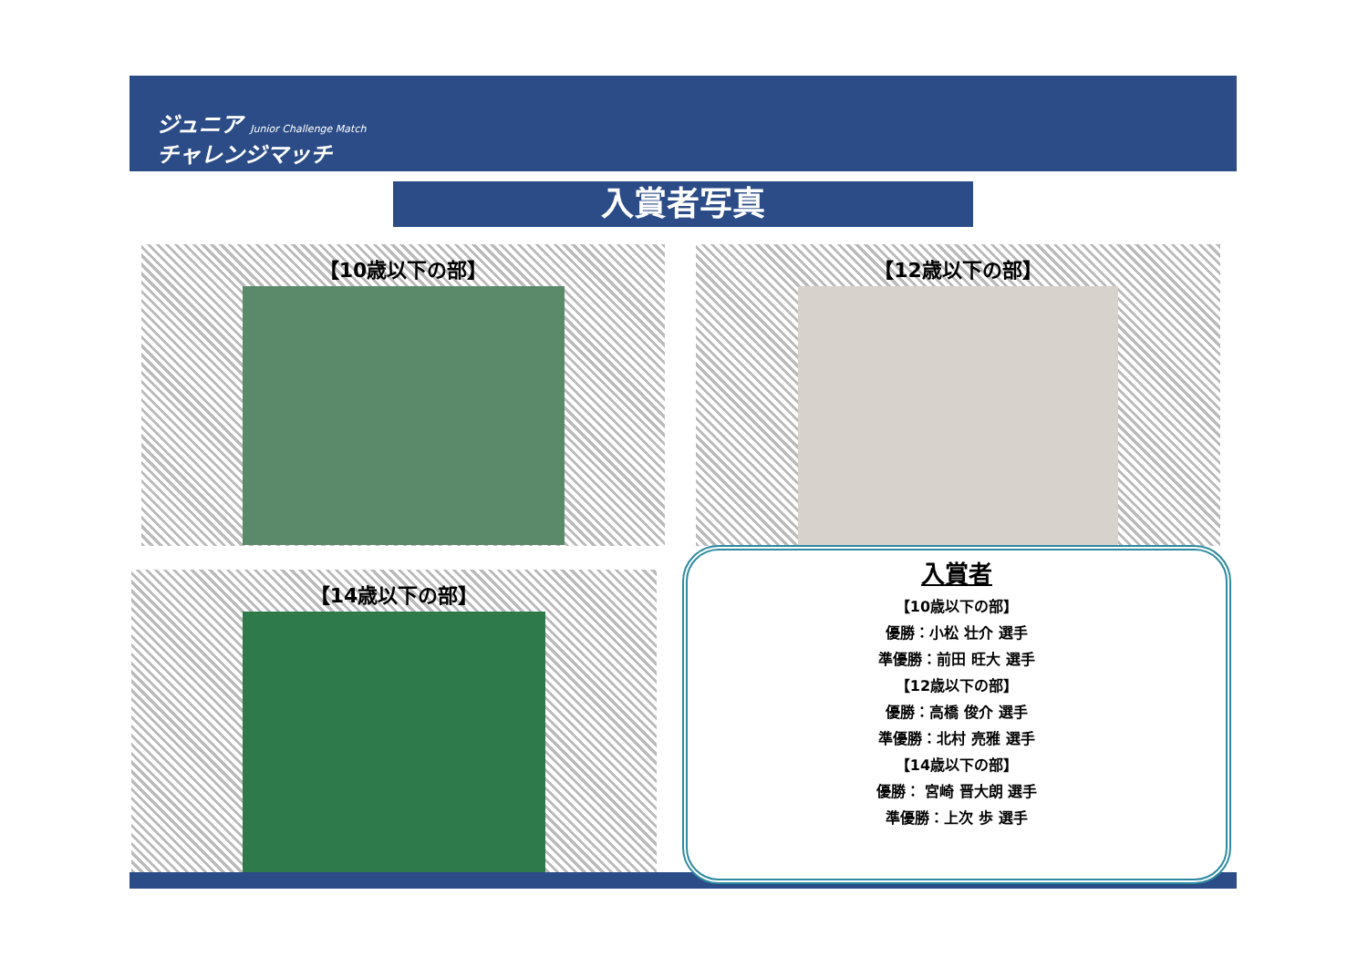ジュニア Junior Challenge Match
チャレンジマッチ
入賞者写真
【10歳以下の部】 【12歳以下の部】
【14歳以下の部】
入賞者
【10歳以下の部】
優勝：小松 壮介 選手
準優勝：前田 旺大 選手
【12歳以下の部】
優勝：高橋 俊介 選手
準優勝：北村 亮雅 選手
【14歳以下の部】
優勝： 宮崎 晋大朗 選手
準優勝：上次 歩 選手